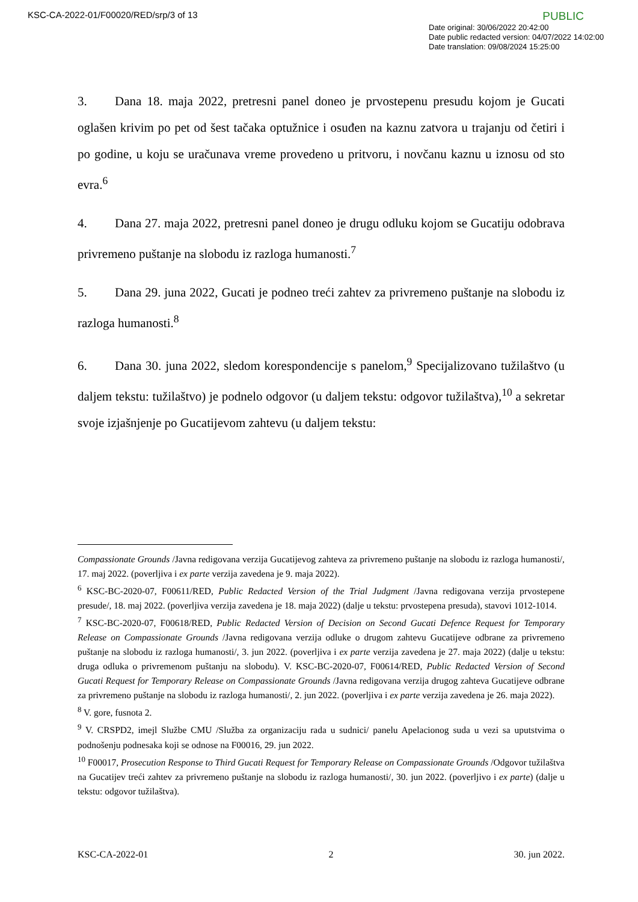KSC-CA-2022-01/F00020/RED/srp/3 of 13 PUBLIC
Date original: 30/06/2022 20:42:00
Date public redacted version: 04/07/2022 14:02:00
Date translation: 09/08/2024 15:25:00
3. Dana 18. maja 2022, pretresni panel doneo je prvostepenu presudu kojom je Gucati oglašen krivim po pet od šest tačaka optužnice i osuđen na kaznu zatvora u trajanju od četiri i po godine, u koju se uračunava vreme provedeno u pritvoru, i novčanu kaznu u iznosu od sto evra.<sup>6</sup>
4. Dana 27. maja 2022, pretresni panel doneo je drugu odluku kojom se Gucatiju odobrava privremeno puštanje na slobodu iz razloga humanosti.<sup>7</sup>
5. Dana 29. juna 2022, Gucati je podneo treći zahtev za privremeno puštanje na slobodu iz razloga humanosti.<sup>8</sup>
6. Dana 30. juna 2022, sledom korespondencije s panelom,<sup>9</sup> Specijalizovano tužilaštvo (u daljem tekstu: tužilaštvo) je podnelo odgovor (u daljem tekstu: odgovor tužilaštva),<sup>10</sup> a sekretar svoje izjašnjenje po Gucatijevom zahtevu (u daljem tekstu:
Compassionate Grounds /Javna redigovana verzija Gucatijevog zahteva za privremeno puštanje na slobodu iz razloga humanosti/, 17. maj 2022. (poverljiva i ex parte verzija zavedena je 9. maja 2022).
<sup>6</sup> KSC-BC-2020-07, F00611/RED, Public Redacted Version of the Trial Judgment /Javna redigovana verzija prvostepene presude/, 18. maj 2022. (poverljiva verzija zavedena je 18. maja 2022) (dalje u tekstu: prvostepena presuda), stavovi 1012-1014.
<sup>7</sup> KSC-BC-2020-07, F00618/RED, Public Redacted Version of Decision on Second Gucati Defence Request for Temporary Release on Compassionate Grounds /Javna redigovana verzija odluke o drugom zahtevu Gucatijeve odbrane za privremeno puštanje na slobodu iz razloga humanosti/, 3. jun 2022. (poverljiva i ex parte verzija zavedena je 27. maja 2022) (dalje u tekstu: druga odluka o privremenom puštanju na slobodu). V. KSC-BC-2020-07, F00614/RED, Public Redacted Version of Second Gucati Request for Temporary Release on Compassionate Grounds /Javna redigovana verzija drugog zahteva Gucatijeve odbrane za privremeno puštanje na slobodu iz razloga humanosti/, 2. jun 2022. (poverljiva i ex parte verzija zavedena je 26. maja 2022).
<sup>8</sup> V. gore, fusnota 2.
<sup>9</sup> V. CRSPD2, imejl Službe CMU /Služba za organizaciju rada u sudnici/ panelu Apelacionog suda u vezi sa uputstvima o podnošenju podnesaka koji se odnose na F00016, 29. jun 2022.
<sup>10</sup> F00017, Prosecution Response to Third Gucati Request for Temporary Release on Compassionate Grounds /Odgovor tužilaštva na Gucatijev treći zahtev za privremeno puštanje na slobodu iz razloga humanosti/, 30. jun 2022. (poverljivo i ex parte) (dalje u tekstu: odgovor tužilaštva).
KSC-CA-2022-01 2 30. jun 2022.